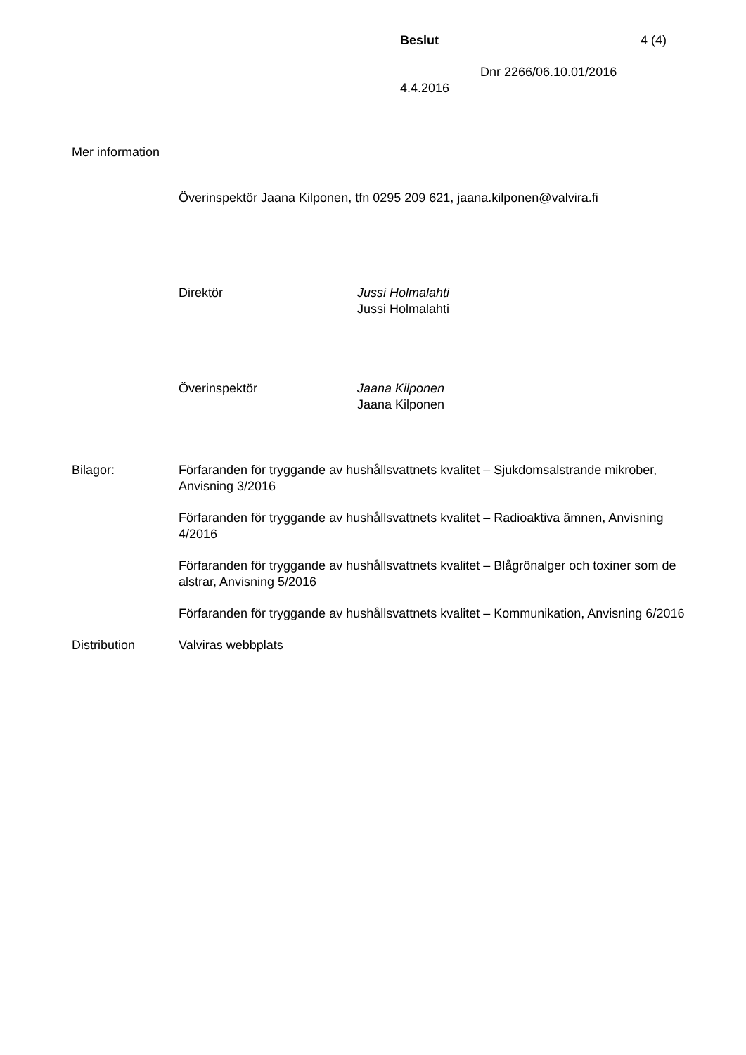Beslut 4 (4)
Dnr 2266/06.10.01/2016
4.4.2016
Mer information
Överinspektör Jaana Kilponen, tfn 0295 209 621, jaana.kilponen@valvira.fi
Direktör Jussi Holmalahti
Jussi Holmalahti
Överinspektör Jaana Kilponen
Jaana Kilponen
Bilagor: Förfaranden för tryggande av hushållsvattnets kvalitet – Sjukdomsalstrande mikrober, Anvisning 3/2016
Förfaranden för tryggande av hushållsvattnets kvalitet – Radioaktiva ämnen, Anvisning 4/2016
Förfaranden för tryggande av hushållsvattnets kvalitet – Blågrönalger och toxiner som de alstrar, Anvisning 5/2016
Förfaranden för tryggande av hushållsvattnets kvalitet – Kommunikation, Anvisning 6/2016
Distribution Valviras webbplats